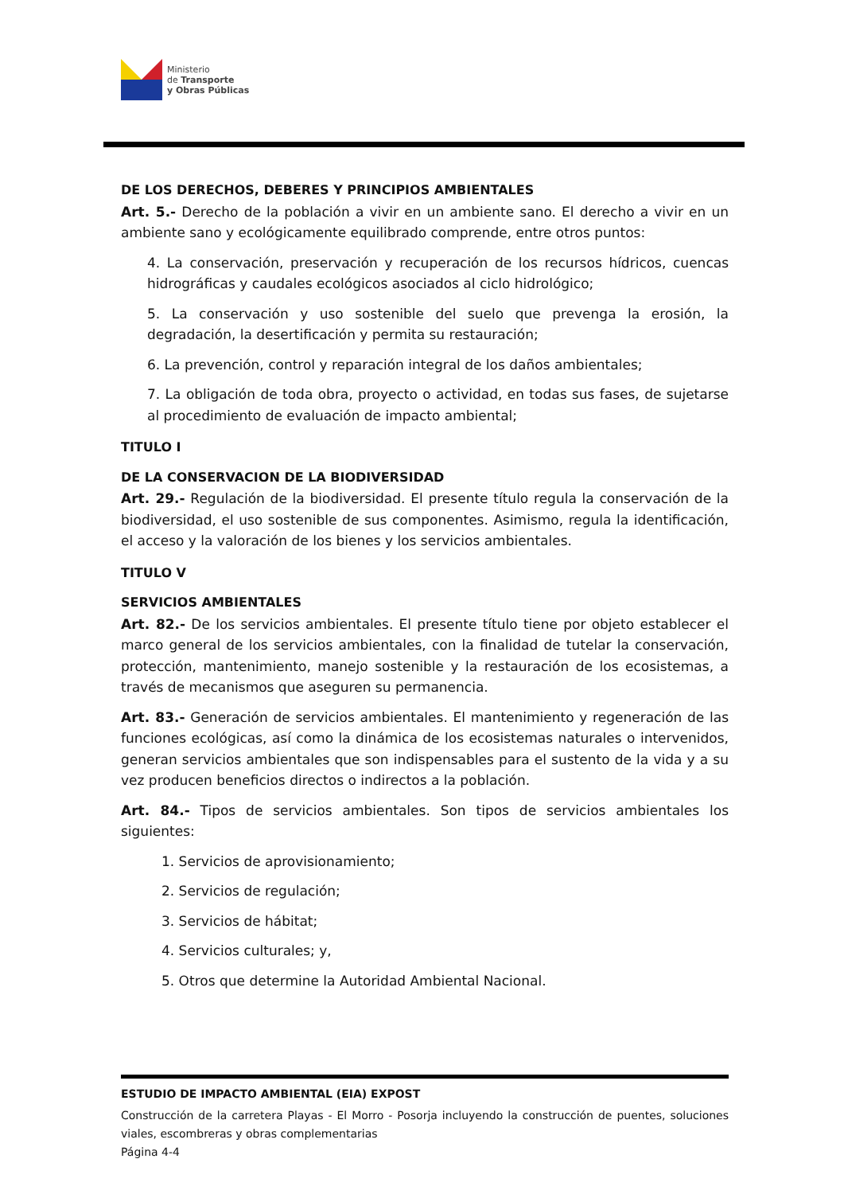Ministerio
de Transporte
y Obras Públicas
DE LOS DERECHOS, DEBERES Y PRINCIPIOS AMBIENTALES
Art. 5.- Derecho de la población a vivir en un ambiente sano. El derecho a vivir en un ambiente sano y ecológicamente equilibrado comprende, entre otros puntos:
4. La conservación, preservación y recuperación de los recursos hídricos, cuencas hidrográficas y caudales ecológicos asociados al ciclo hidrológico;
5. La conservación y uso sostenible del suelo que prevenga la erosión, la degradación, la desertificación y permita su restauración;
6. La prevención, control y reparación integral de los daños ambientales;
7. La obligación de toda obra, proyecto o actividad, en todas sus fases, de sujetarse al procedimiento de evaluación de impacto ambiental;
TITULO I
DE LA CONSERVACION DE LA BIODIVERSIDAD
Art. 29.- Regulación de la biodiversidad. El presente título regula la conservación de la biodiversidad, el uso sostenible de sus componentes. Asimismo, regula la identificación, el acceso y la valoración de los bienes y los servicios ambientales.
TITULO V
SERVICIOS AMBIENTALES
Art. 82.- De los servicios ambientales. El presente título tiene por objeto establecer el marco general de los servicios ambientales, con la finalidad de tutelar la conservación, protección, mantenimiento, manejo sostenible y la restauración de los ecosistemas, a través de mecanismos que aseguren su permanencia.
Art. 83.- Generación de servicios ambientales. El mantenimiento y regeneración de las funciones ecológicas, así como la dinámica de los ecosistemas naturales o intervenidos, generan servicios ambientales que son indispensables para el sustento de la vida y a su vez producen beneficios directos o indirectos a la población.
Art. 84.- Tipos de servicios ambientales. Son tipos de servicios ambientales los siguientes:
1. Servicios de aprovisionamiento;
2. Servicios de regulación;
3. Servicios de hábitat;
4. Servicios culturales; y,
5. Otros que determine la Autoridad Ambiental Nacional.
ESTUDIO DE IMPACTO AMBIENTAL (EIA) EXPOST
Construcción de la carretera Playas - El Morro - Posorja incluyendo la construcción de puentes, soluciones viales, escombreras y obras complementarias
Página 4-4